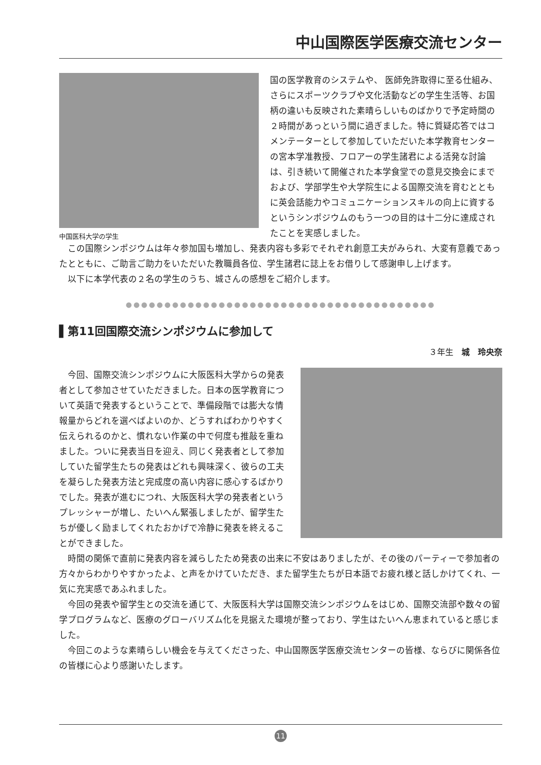中山国際医学医療交流センター
中国医科大学の学生
国の医学教育のシステムや、 医師免許取得に至る仕組み、さらにスポーツクラブや文化活動などの学生生活等、お国柄の違いも反映された素晴らしいものばかりで予定時間の２時間があっという間に過ぎました。特に質疑応答ではコメンテーターとして参加していただいた本学教育センターの宮本学准教授、フロアーの学生諸君による活発な討論は、引き続いて開催された本学食堂での意見交換会にまでおよび、学部学生や大学院生による国際交流を育むとともに英会話能力やコミュニケーションスキルの向上に資するというシンポジウムのもう一つの目的は十二分に達成されたことを実感しました。
この国際シンポジウムは年々参加国も増加し、発表内容も多彩でそれぞれ創意工夫がみられ、大変有意義であったとともに、ご助言ご助力をいただいた教職員各位、学生諸君に誌上をお借りして感謝申し上げます。
以下に本学代表の２名の学生のうち、城さんの感想をご紹介します。
●●●●●●●●●●●●●●●●●●●●●●●●●●●●●●●●●●●●●●●●
▌第11回国際交流シンポジウムに参加して
３年生　城　玲央奈
今回、国際交流シンポジウムに大阪医科大学からの発表者として参加させていただきました。日本の医学教育について英語で発表するということで、準備段階では膨大な情報量からどれを選べばよいのか、どうすればわかりやすく伝えられるのかと、慣れない作業の中で何度も推敲を重ねました。ついに発表当日を迎え、同じく発表者として参加していた留学生たちの発表はどれも興味深く、彼らの工夫を凝らした発表方法と完成度の高い内容に感心するばかりでした。発表が進むにつれ、大阪医科大学の発表者というプレッシャーが増し、たいへん緊張しましたが、留学生たちが優しく励ましてくれたおかげで冷静に発表を終えることができました。
時間の関係で直前に発表内容を減らしたため発表の出来に不安はありましたが、その後のパーティーで参加者の方々からわかりやすかったよ、と声をかけていただき、また留学生たちが日本語でお疲れ様と話しかけてくれ、一気に充実感であふれました。
今回の発表や留学生との交流を通じて、大阪医科大学は国際交流シンポジウムをはじめ、国際交流部や数々の留学プログラムなど、医療のグローバリズム化を見据えた環境が整っており、学生はたいへん恵まれていると感じました。
今回このような素晴らしい機会を与えてくださった、中山国際医学医療交流センターの皆様、ならびに関係各位の皆様に心より感謝いたします。
11